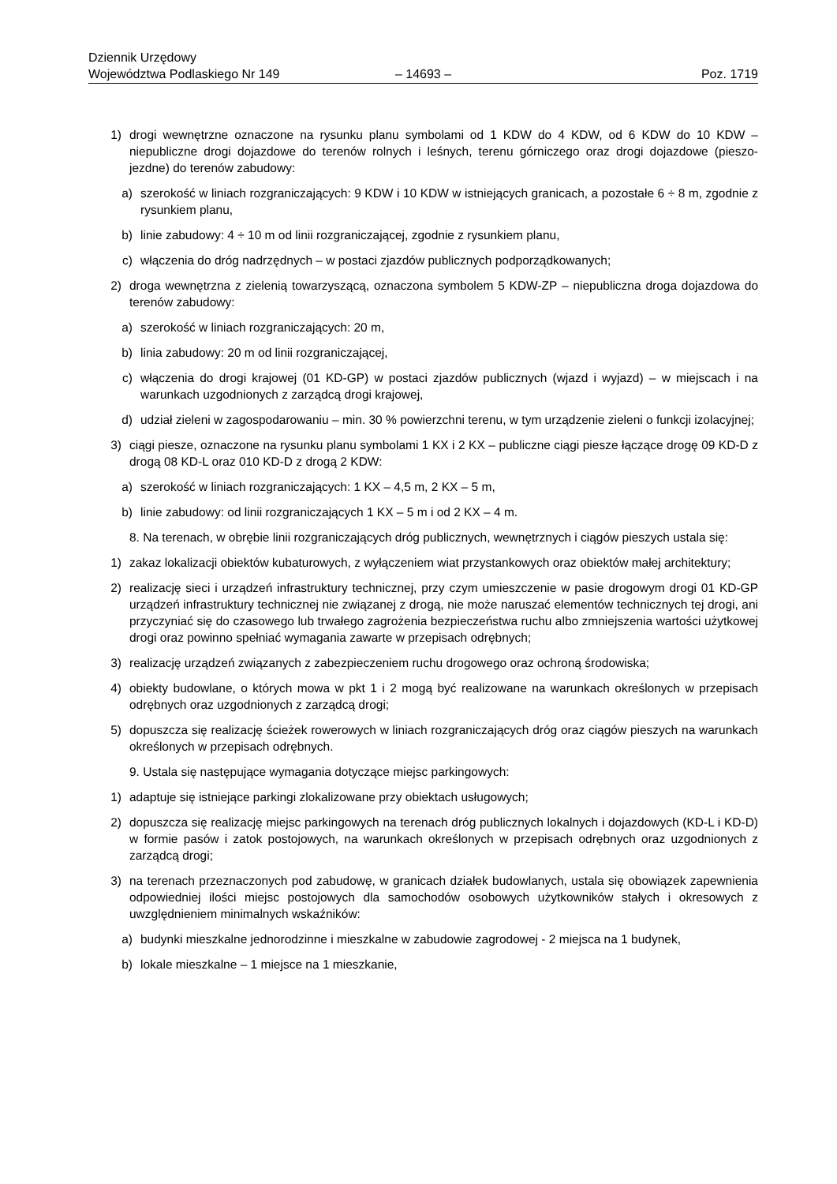Dziennik Urzędowy
Województwa Podlaskiego Nr 149
– 14693 –
Poz. 1719
1) drogi wewnętrzne oznaczone na rysunku planu symbolami od 1 KDW do 4 KDW, od 6 KDW do 10 KDW – niepubliczne drogi dojazdowe do terenów rolnych i leśnych, terenu górniczego oraz drogi dojazdowe (pieszo-jezdne) do terenów zabudowy:
a) szerokość w liniach rozgraniczających: 9 KDW i 10 KDW w istniejących granicach, a pozostałe 6 ÷ 8 m, zgodnie z rysunkiem planu,
b) linie zabudowy: 4 ÷ 10 m od linii rozgraniczającej, zgodnie z rysunkiem planu,
c) włączenia do dróg nadrzędnych – w postaci zjazdów publicznych podporządkowanych;
2) droga wewnętrzna z zielenią towarzyszącą, oznaczona symbolem 5 KDW-ZP – niepubliczna droga dojazdowa do terenów zabudowy:
a) szerokość w liniach rozgraniczających: 20 m,
b) linia zabudowy: 20 m od linii rozgraniczającej,
c) włączenia do drogi krajowej (01 KD-GP) w postaci zjazdów publicznych (wjazd i wyjazd) – w miejscach i na warunkach uzgodnionych z zarządcą drogi krajowej,
d) udział zieleni w zagospodarowaniu – min. 30 % powierzchni terenu, w tym urządzenie zieleni o funkcji izolacyjnej;
3) ciągi piesze, oznaczone na rysunku planu symbolami 1 KX i 2 KX – publiczne ciągi piesze łączące drogę 09 KD-D z drogą 08 KD-L oraz 010 KD-D z drogą 2 KDW:
a) szerokość w liniach rozgraniczających: 1 KX – 4,5 m, 2 KX – 5 m,
b) linie zabudowy: od linii rozgraniczających 1 KX – 5 m i od 2 KX – 4 m.
8. Na terenach, w obrębie linii rozgraniczających dróg publicznych, wewnętrznych i ciągów pieszych ustala się:
1) zakaz lokalizacji obiektów kubaturowych, z wyłączeniem wiat przystankowych oraz obiektów małej architektury;
2) realizację sieci i urządzeń infrastruktury technicznej, przy czym umieszczenie w pasie drogowym drogi 01 KD-GP urządzeń infrastruktury technicznej nie związanej z drogą, nie może naruszać elementów technicznych tej drogi, ani przyczyniać się do czasowego lub trwałego zagrożenia bezpieczeństwa ruchu albo zmniejszenia wartości użytkowej drogi oraz powinno spełniać wymagania zawarte w przepisach odrębnych;
3) realizację urządzeń związanych z zabezpieczeniem ruchu drogowego oraz ochroną środowiska;
4) obiekty budowlane, o których mowa w pkt 1 i 2 mogą być realizowane na warunkach określonych w przepisach odrębnych oraz uzgodnionych z zarządcą drogi;
5) dopuszcza się realizację ścieżek rowerowych w liniach rozgraniczających dróg oraz ciągów pieszych na warunkach określonych w przepisach odrębnych.
9. Ustala się następujące wymagania dotyczące miejsc parkingowych:
1) adaptuje się istniejące parkingi zlokalizowane przy obiektach usługowych;
2) dopuszcza się realizację miejsc parkingowych na terenach dróg publicznych lokalnych i dojazdowych (KD-L i KD-D) w formie pasów i zatok postojowych, na warunkach określonych w przepisach odrębnych oraz uzgodnionych z zarządcą drogi;
3) na terenach przeznaczonych pod zabudowę, w granicach działek budowlanych, ustala się obowiązek zapewnienia odpowiedniej ilości miejsc postojowych dla samochodów osobowych użytkowników stałych i okresowych z uwzględnieniem minimalnych wskaźników:
a) budynki mieszkalne jednorodzinne i mieszkalne w zabudowie zagrodowej - 2 miejsca na 1 budynek,
b) lokale mieszkalne – 1 miejsce na 1 mieszkanie,